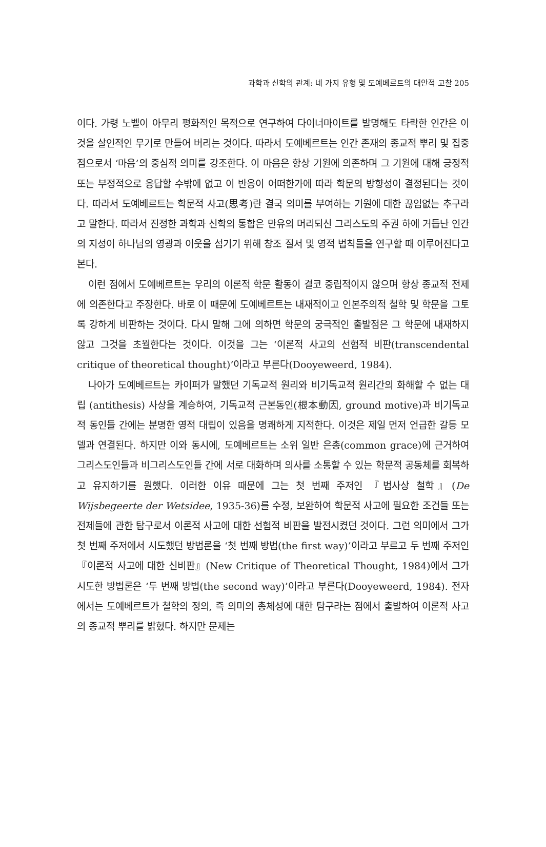과학과 신학의 관계: 네 가지 유형 및 도예베르트의 대안적 고찰 205
이다. 가령 노벨이 아무리 평화적인 목적으로 연구하여 다이너마이트를 발명해도 타락한 인간은 이것을 살인적인 무기로 만들어 버리는 것이다. 따라서 도예베르트는 인간 존재의 종교적 뿌리 및 집중점으로서 ‘마음’의 중심적 의미를 강조한다. 이 마음은 항상 기원에 의존하며 그 기원에 대해 긍정적 또는 부정적으로 응답할 수밖에 없고 이 반응이 어떠한가에 따라 학문의 방향성이 결정된다는 것이다. 따라서 도예베르트는 학문적 사고(思考)란 결국 의미를 부여하는 기원에 대한 끊임없는 추구라고 말한다. 따라서 진정한 과학과 신학의 통합은 만유의 머리되신 그리스도의 주권 하에 거듭난 인간의 지성이 하나님의 영광과 이웃을 섬기기 위해 창조 질서 및 영적 법칙들을 연구할 때 이루어진다고 본다.
이런 점에서 도예베르트는 우리의 이론적 학문 활동이 결코 중립적이지 않으며 항상 종교적 전제에 의존한다고 주장한다. 바로 이 때문에 도예베르트는 내재적이고 인본주의적 철학 및 학문을 그토록 강하게 비판하는 것이다. 다시 말해 그에 의하면 학문의 궁극적인 출발점은 그 학문에 내재하지 않고 그것을 초월한다는 것이다. 이것을 그는 ‘이론적 사고의 선험적 비판(transcendental critique of theoretical thought)’이라고 부른다(Dooyeweerd, 1984).
나아가 도예베르트는 카이퍼가 말했던 기독교적 원리와 비기독교적 원리간의 화해할 수 없는 대립 (antithesis) 사상을 계승하여, 기독교적 근본동인(根本動因, ground motive)과 비기독교적 동인들 간에는 분명한 영적 대립이 있음을 명쾌하게 지적한다. 이것은 제일 먼저 언급한 갈등 모델과 연결된다. 하지만 이와 동시에, 도예베르트는 소위 일반 은총(common grace)에 근거하여 그리스도인들과 비그리스도인들 간에 서로 대화하며 의사를 소통할 수 있는 학문적 공동체를 회복하고 유지하기를 원했다. 이러한 이유 때문에 그는 첫 번째 주저인 『법사상 철학』(De Wijsbegeerte der Wetsidee, 1935-36)를 수정, 보완하여 학문적 사고에 필요한 조건들 또는 전제들에 관한 탐구로서 이론적 사고에 대한 선험적 비판을 발전시켰던 것이다. 그런 의미에서 그가 첫 번째 주저에서 시도했던 방법론을 ‘첫 번째 방법(the first way)’이라고 부르고 두 번째 주저인 『이론적 사고에 대한 신비판』(New Critique of Theoretical Thought, 1984)에서 그가 시도한 방법론은 ‘두 번째 방법(the second way)’이라고 부른다(Dooyeweerd, 1984). 전자에서는 도예베르트가 철학의 정의, 즉 의미의 총체성에 대한 탐구라는 점에서 출발하여 이론적 사고의 종교적 뿌리를 밝혔다. 하지만 문제는